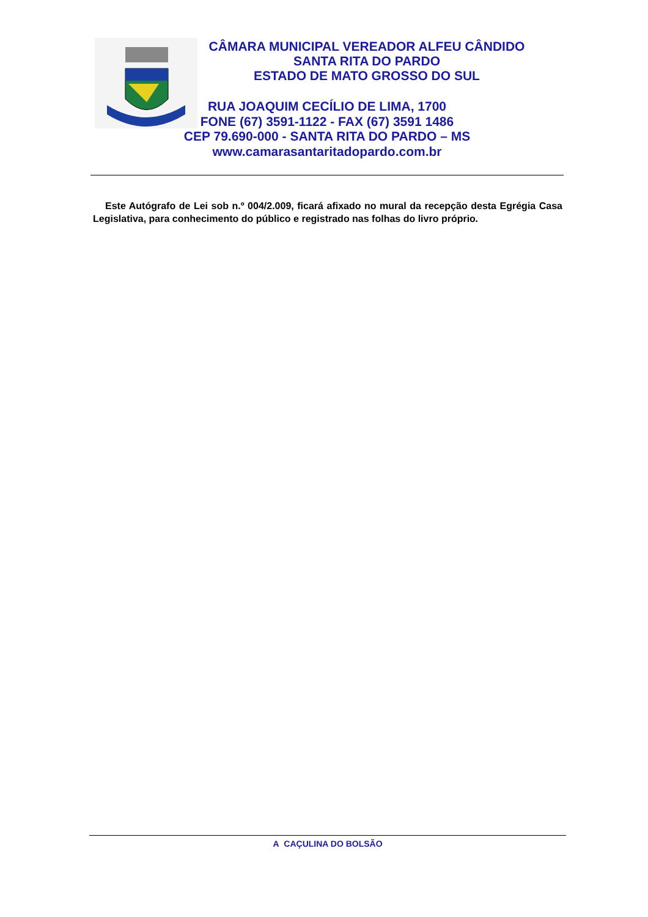CÂMARA MUNICIPAL VEREADOR ALFEU CÂNDIDO
SANTA RITA DO PARDO
ESTADO DE MATO GROSSO DO SUL
RUA JOAQUIM CECÍLIO DE LIMA, 1700
FONE (67) 3591-1122 - FAX (67) 3591 1486
CEP 79.690-000 - SANTA RITA DO PARDO – MS
www.camarasantaritadopardo.com.br
Este Autógrafo de Lei sob n.º 004/2.009, ficará afixado no mural da recepção desta Egrégia Casa Legislativa, para conhecimento do público e registrado nas folhas do livro próprio.
A CAÇULINA DO BOLSÃO